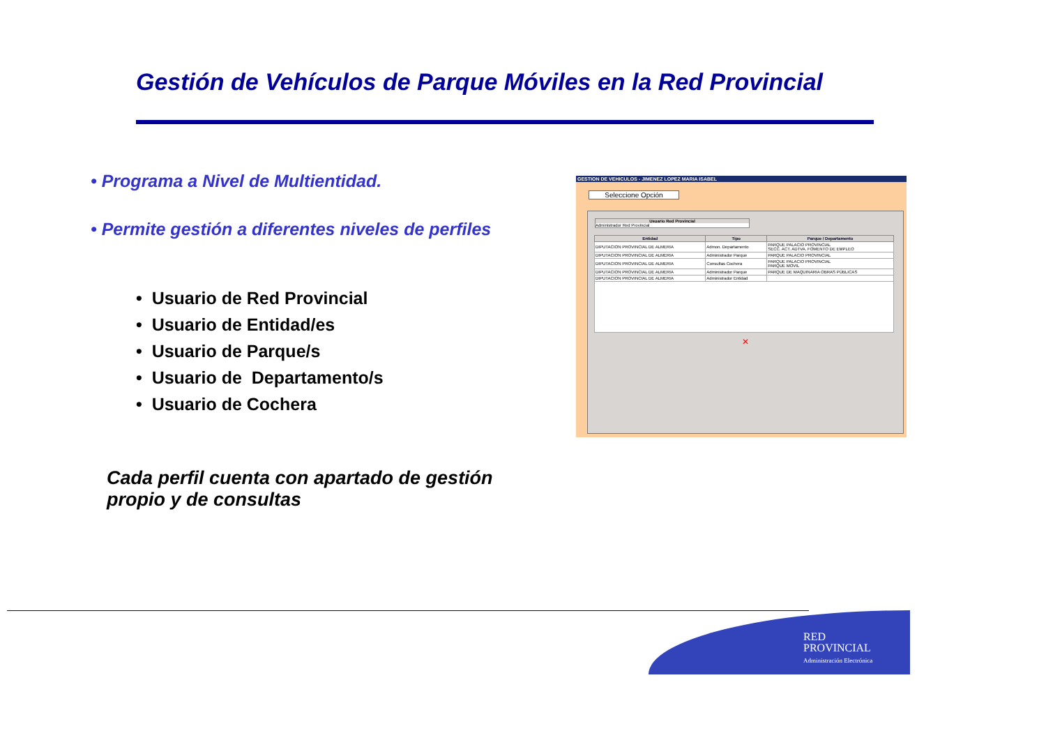Gestión de Vehículos de Parque Móviles en la Red Provincial
• Programa a Nivel de Multientidad.
• Permite gestión a diferentes niveles de perfiles
• Usuario de Red Provincial
• Usuario de Entidad/es
• Usuario de Parque/s
• Usuario de Departamento/s
• Usuario de Cochera
Cada perfil cuenta con apartado de gestión propio y de consultas
GESTION DE VEHICULOS - JIMENEZ LOPEZ MARIA ISABEL
Seleccione Opción
Usuario Red Provincial
Administrador Red Provincial
| Entidad | Tipo | Parque / Departamento |
| --- | --- | --- |
| DIPUTACION PROVINCIAL DE ALMERIA | Admon. Departamento | PARQUE PALACIO PROVINCIAL SECC. ACT. ADTVA. FOMENTO DE EMPLEO |
| DIPUTACION PROVINCIAL DE ALMERIA | Administrador Parque | PARQUE PALACIO PROVINCIAL |
| DIPUTACION PROVINCIAL DE ALMERIA | Consultas Cochera | PARQUE PALACIO PROVINCIAL PARQUE MOVIL |
| DIPUTACION PROVINCIAL DE ALMERIA | Administrador Parque | PARQUE DE MAQUINARIA OBRAS PÚBLICAS |
| DIPUTACION PROVINCIAL DE ALMERIA | Administrador Entidad | |
✕
RED
PROVINCIAL
Administración Electrónica